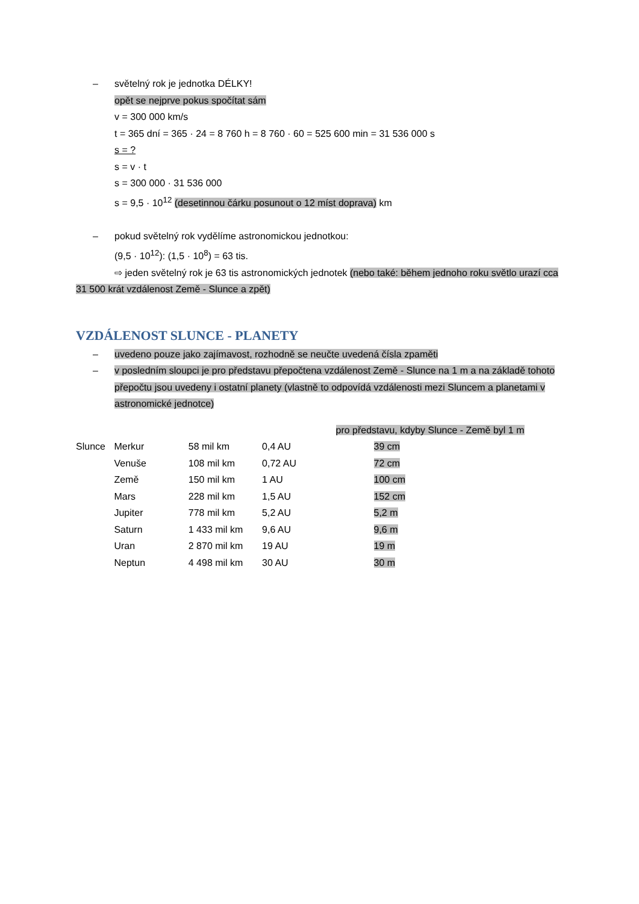– světelný rok je jednotka DÉLKY!
opět se nejprve pokus spočítat sám
v = 300 000 km/s
t = 365 dní = 365 · 24 = 8 760 h = 8 760 · 60 = 525 600 min = 31 536 000 s
s = ?
s = v · t
s = 300 000 · 31 536 000
s = 9,5 · 10<sup>12</sup> (desetinnou čárku posunout o 12 míst doprava) km
– pokud světelný rok vydělíme astronomickou jednotkou:
(9,5 · 10<sup>12</sup>): (1,5 · 10<sup>8</sup>) = 63 tis.
⇨ jeden světelný rok je 63 tis astronomických jednotek (nebo také: během jednoho roku světlo urazí cca 31 500 krát vzdálenost Země - Slunce a zpět)
VZDÁLENOST SLUNCE - PLANETY
– uvedeno pouze jako zajímavost, rozhodně se neučte uvedená čísla zpaměti
– v posledním sloupci je pro představu přepočtena vzdálenost Země - Slunce na 1 m a na základě tohoto přepočtu jsou uvedeny i ostatní planety (vlastně to odpovídá vzdálenosti mezi Sluncem a planetami v astronomické jednotce)
| | | | | pro představu, kdyby Slunce - Země byl 1 m |
| Slunce | Merkur | 58 mil km | 0,4 AU | 39 cm |
| | Venuše | 108 mil km | 0,72 AU | 72 cm |
| | Země | 150 mil km | 1 AU | 100 cm |
| | Mars | 228 mil km | 1,5 AU | 152 cm |
| | Jupiter | 778 mil km | 5,2 AU | 5,2 m |
| | Saturn | 1 433 mil km | 9,6 AU | 9,6 m |
| | Uran | 2 870 mil km | 19 AU | 19 m |
| | Neptun | 4 498 mil km | 30 AU | 30 m |